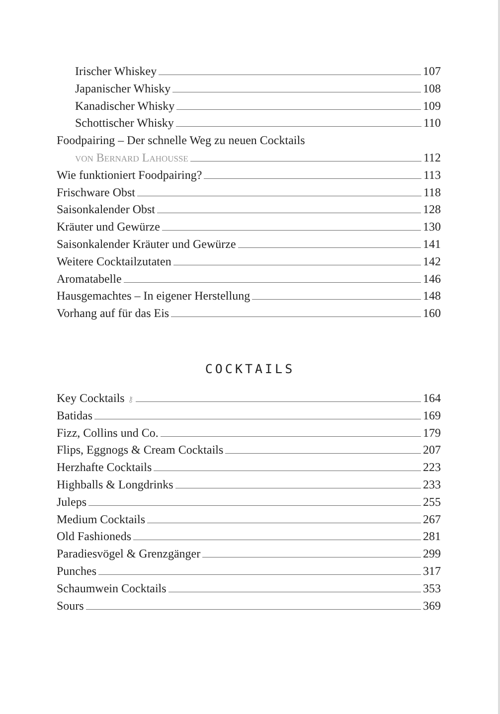Irischer Whiskey 107
Japanischer Whisky 108
Kanadischer Whisky 109
Schottischer Whisky 110
Foodpairing – Der schnelle Weg zu neuen Cocktails
von Bernard Lahousse 112
Wie funktioniert Foodpairing? 113
Frischware Obst 118
Saisonkalender Obst 128
Kräuter und Gewürze 130
Saisonkalender Kräuter und Gewürze 141
Weitere Cocktailzutaten 142
Aromatabelle 146
Hausgemachtes – In eigener Herstellung 148
Vorhang auf für das Eis 160
COCKTAILS
Key Cocktails ⚷ 164
Batidas 169
Fizz, Collins und Co. 179
Flips, Eggnogs & Cream Cocktails 207
Herzhafte Cocktails 223
Highballs & Longdrinks 233
Juleps 255
Medium Cocktails 267
Old Fashioneds 281
Paradiesvögel & Grenzgänger 299
Punches 317
Schaumwein Cocktails 353
Sours 369